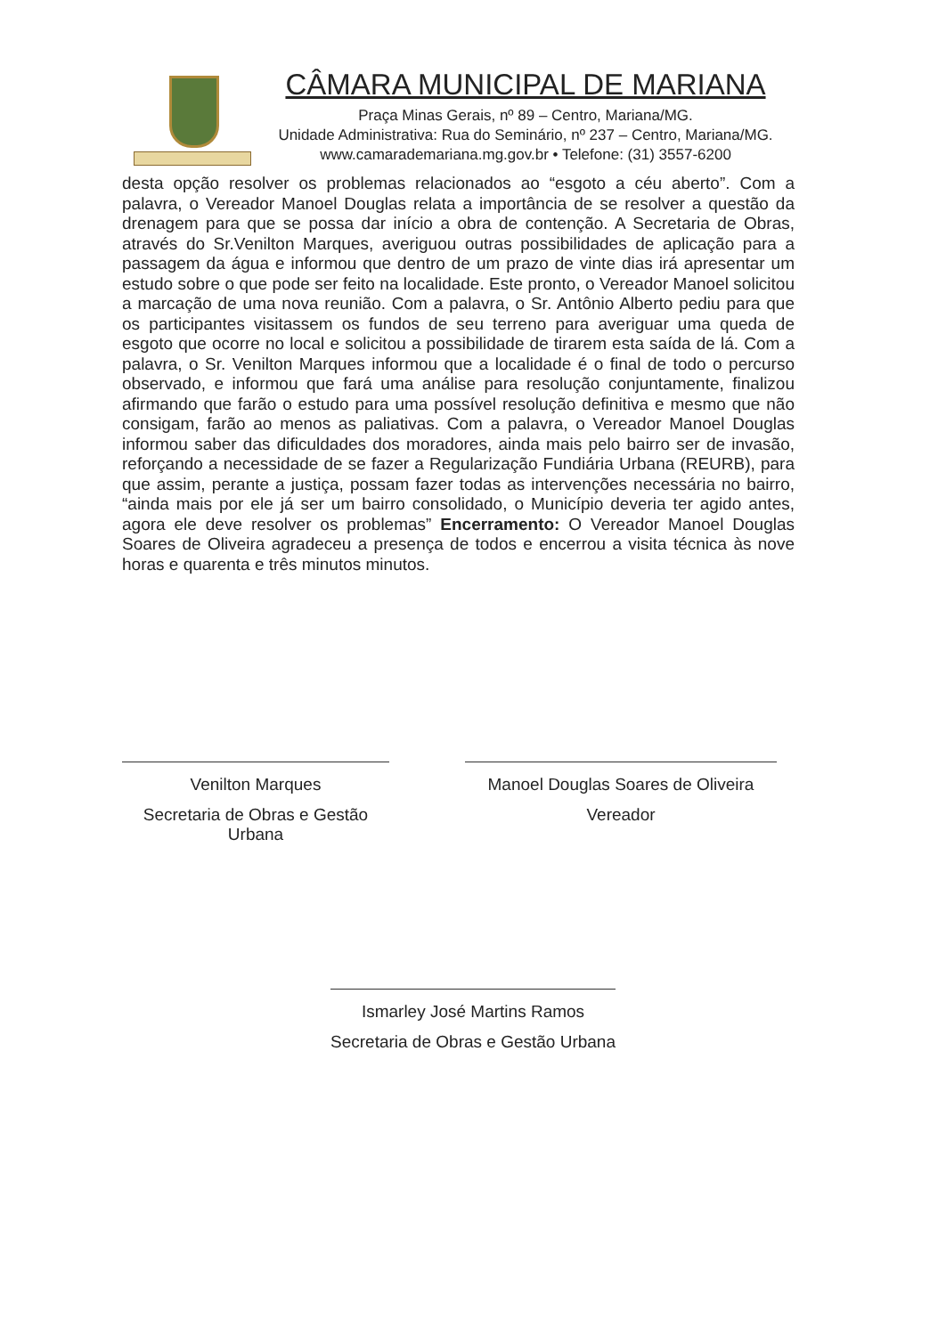CÂMARA MUNICIPAL DE MARIANA
Praça Minas Gerais, nº 89 – Centro, Mariana/MG.
Unidade Administrativa: Rua do Seminário, nº 237 – Centro, Mariana/MG.
www.camarademariana.mg.gov.br • Telefone: (31) 3557-6200
desta opção resolver os problemas relacionados ao “esgoto a céu aberto”. Com a palavra, o Vereador Manoel Douglas relata a importância de se resolver a questão da drenagem para que se possa dar início a obra de contenção. A Secretaria de Obras, através do Sr.Venilton Marques, averiguou outras possibilidades de aplicação para a passagem da água e informou que dentro de um prazo de vinte dias irá apresentar um estudo sobre o que pode ser feito na localidade. Este pronto, o Vereador Manoel solicitou a marcação de uma nova reunião. Com a palavra, o Sr. Antônio Alberto pediu para que os participantes visitassem os fundos de seu terreno para averiguar uma queda de esgoto que ocorre no local e solicitou a possibilidade de tirarem esta saída de lá. Com a palavra, o Sr. Venilton Marques informou que a localidade é o final de todo o percurso observado, e informou que fará uma análise para resolução conjuntamente, finalizou afirmando que farão o estudo para uma possível resolução definitiva e mesmo que não consigam, farão ao menos as paliativas. Com a palavra, o Vereador Manoel Douglas informou saber das dificuldades dos moradores, ainda mais pelo bairro ser de invasão, reforçando a necessidade de se fazer a Regularização Fundiária Urbana (REURB), para que assim, perante a justiça, possam fazer todas as intervenções necessária no bairro, “ainda mais por ele já ser um bairro consolidado, o Município deveria ter agido antes, agora ele deve resolver os problemas” Encerramento: O Vereador Manoel Douglas Soares de Oliveira agradeceu a presença de todos e encerrou a visita técnica às nove horas e quarenta e três minutos minutos.
Venilton Marques
Secretaria de Obras e Gestão Urbana
Manoel Douglas Soares de Oliveira
Vereador
Ismarley José Martins Ramos
Secretaria de Obras e Gestão Urbana